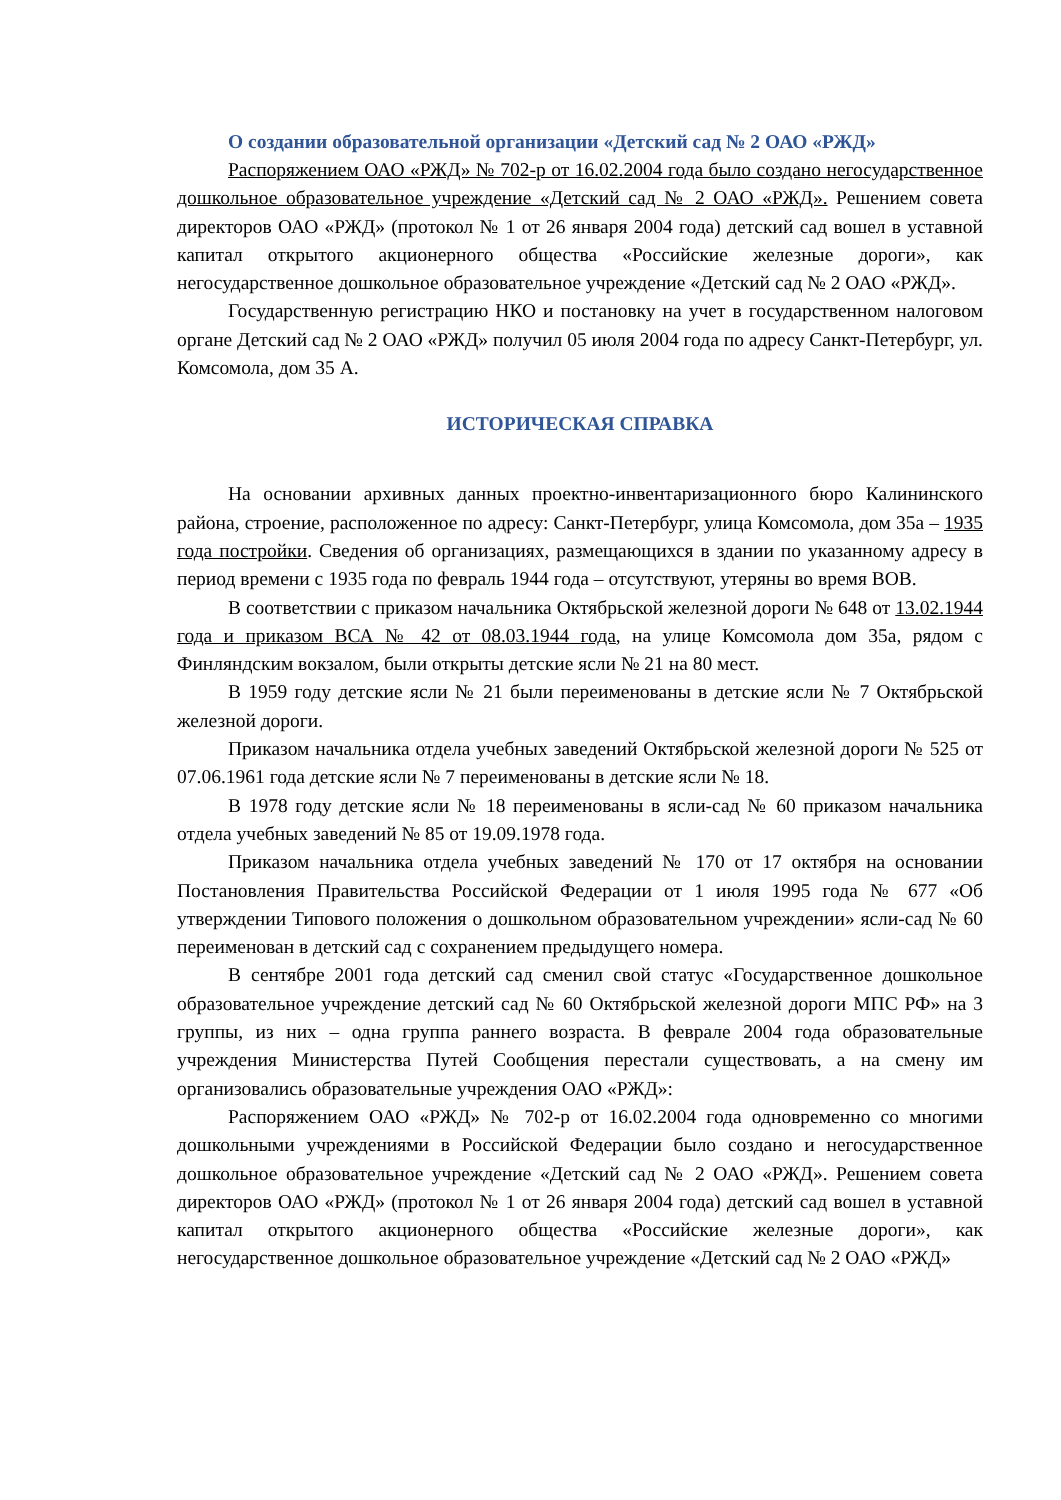О создании образовательной организации «Детский сад № 2 ОАО «РЖД»
Распоряжением ОАО «РЖД» № 702-р от 16.02.2004 года было создано негосударственное дошкольное образовательное учреждение «Детский сад № 2 ОАО «РЖД». Решением совета директоров ОАО «РЖД» (протокол № 1 от 26 января 2004 года) детский сад вошел в уставной капитал открытого акционерного общества «Российские железные дороги», как негосударственное дошкольное образовательное учреждение «Детский сад № 2 ОАО «РЖД».
Государственную регистрацию НКО и постановку на учет в государственном налоговом органе Детский сад № 2 ОАО «РЖД» получил 05 июля 2004 года по адресу Санкт-Петербург, ул. Комсомола, дом 35 А.
ИСТОРИЧЕСКАЯ СПРАВКА
На основании архивных данных проектно-инвентаризационного бюро Калининского района, строение, расположенное по адресу: Санкт-Петербург, улица Комсомола, дом 35а – 1935 года постройки. Сведения об организациях, размещающихся в здании по указанному адресу в период времени с 1935 года по февраль 1944 года – отсутствуют, утеряны во время ВОВ.
В соответствии с приказом начальника Октябрьской железной дороги № 648 от 13.02.1944 года и приказом ВСА № 42 от 08.03.1944 года, на улице Комсомола дом 35а, рядом с Финляндским вокзалом, были открыты детские ясли № 21 на 80 мест.
В 1959 году детские ясли № 21 были переименованы в детские ясли № 7 Октябрьской железной дороги.
Приказом начальника отдела учебных заведений Октябрьской железной дороги № 525 от 07.06.1961 года детские ясли № 7 переименованы в детские ясли № 18.
В 1978 году детские ясли № 18 переименованы в ясли-сад № 60 приказом начальника отдела учебных заведений № 85 от 19.09.1978 года.
Приказом начальника отдела учебных заведений № 170 от 17 октября на основании Постановления Правительства Российской Федерации от 1 июля 1995 года № 677 «Об утверждении Типового положения о дошкольном образовательном учреждении» ясли-сад № 60 переименован в детский сад с сохранением предыдущего номера.
В сентябре 2001 года детский сад сменил свой статус «Государственное дошкольное образовательное учреждение детский сад № 60 Октябрьской железной дороги МПС РФ» на 3 группы, из них – одна группа раннего возраста. В феврале 2004 года образовательные учреждения Министерства Путей Сообщения перестали существовать, а на смену им организовались образовательные учреждения ОАО «РЖД»:
Распоряжением ОАО «РЖД» № 702-р от 16.02.2004 года одновременно со многими дошкольными учреждениями в Российской Федерации было создано и негосударственное дошкольное образовательное учреждение «Детский сад № 2 ОАО «РЖД». Решением совета директоров ОАО «РЖД» (протокол № 1 от 26 января 2004 года) детский сад вошел в уставной капитал открытого акционерного общества «Российские железные дороги», как негосударственное дошкольное образовательное учреждение «Детский сад № 2 ОАО «РЖД»